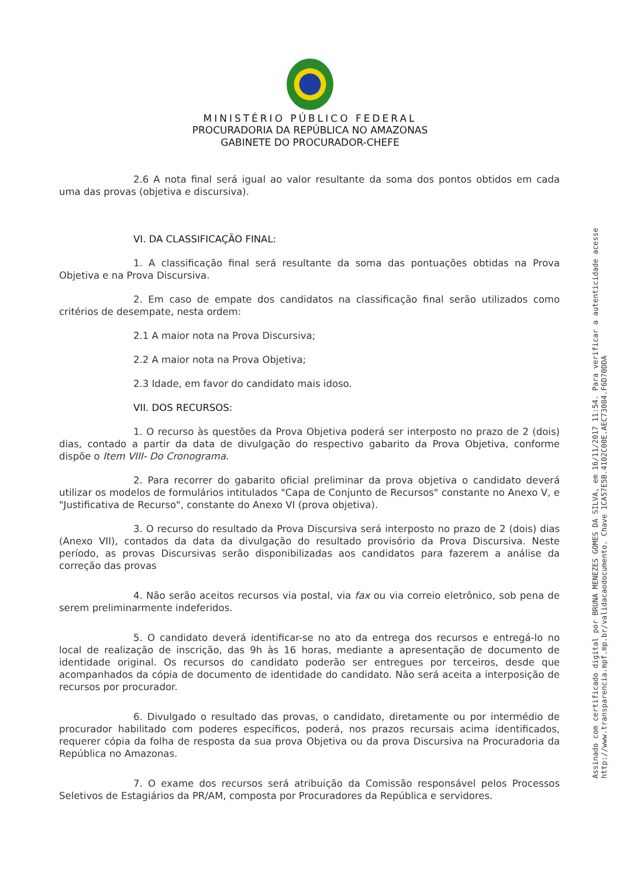MINISTÉRIO PÚBLICO FEDERAL
PROCURADORIA DA REPÚBLICA NO AMAZONAS
GABINETE DO PROCURADOR-CHEFE
2.6 A nota final será igual ao valor resultante da soma dos pontos obtidos em cada uma das provas (objetiva e discursiva).
VI. DA CLASSIFICAÇÃO FINAL:
1. A classificação final será resultante da soma das pontuações obtidas na Prova Objetiva e na Prova Discursiva.
2. Em caso de empate dos candidatos na classificação final serão utilizados como critérios de desempate, nesta ordem:
2.1 A maior nota na Prova Discursiva;
2.2 A maior nota na Prova Objetiva;
2.3 Idade, em favor do candidato mais idoso.
VII. DOS RECURSOS:
1. O recurso às questões da Prova Objetiva poderá ser interposto no prazo de 2 (dois) dias, contado a partir da data de divulgação do respectivo gabarito da Prova Objetiva, conforme dispõe o Item VIII- Do Cronograma.
2. Para recorrer do gabarito oficial preliminar da prova objetiva o candidato deverá utilizar os modelos de formulários intitulados "Capa de Conjunto de Recursos" constante no Anexo V, e "Justificativa de Recurso", constante do Anexo VI (prova objetiva).
3. O recurso do resultado da Prova Discursiva será interposto no prazo de 2 (dois) dias (Anexo VII), contados da data da divulgação do resultado provisório da Prova Discursiva. Neste período, as provas Discursivas serão disponibilizadas aos candidatos para fazerem a análise da correção das provas
4. Não serão aceitos recursos via postal, via fax ou via correio eletrônico, sob pena de serem preliminarmente indeferidos.
5. O candidato deverá identificar-se no ato da entrega dos recursos e entregá-lo no local de realização de inscrição, das 9h às 16 horas, mediante a apresentação de documento de identidade original. Os recursos do candidato poderão ser entregues por terceiros, desde que acompanhados da cópia de documento de identidade do candidato. Não será aceita a interposição de recursos por procurador.
6. Divulgado o resultado das provas, o candidato, diretamente ou por intermédio de procurador habilitado com poderes específicos, poderá, nos prazos recursais acima identificados, requerer cópia da folha de resposta da sua prova Objetiva ou da prova Discursiva na Procuradoria da República no Amazonas.
7. O exame dos recursos será atribuição da Comissão responsável pelos Processos Seletivos de Estagiários da PR/AM, composta por Procuradores da República e servidores.
Assinado com certificado digital por BRUNA MENEZES GOMES DA SILVA, em 16/11/2017 11:54. Para verificar a autenticidade acesse
http://www.transparencia.mpf.mp.br/validacaodocumento. Chave 1CA57E5B.4102C00E.AEC73084.F6D70DDA